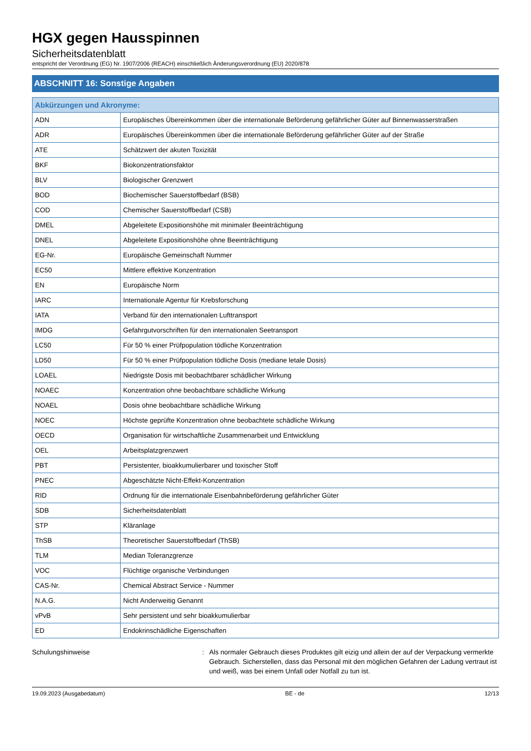HGX gegen Hausspinnen
Sicherheitsdatenblatt
entspricht der Verordnung (EG) Nr. 1907/2006 (REACH) einschließlich Änderungsverordnung (EU) 2020/878
ABSCHNITT 16: Sonstige Angaben
| Abkürzungen und Akronyme: | |
| ADN | Europäisches Übereinkommen über die internationale Beförderung gefährlicher Güter auf Binnenwasserstraßen |
| ADR | Europäisches Übereinkommen über die internationale Beförderung gefährlicher Güter auf der Straße |
| ATE | Schätzwert der akuten Toxizität |
| BKF | Biokonzentrationsfaktor |
| BLV | Biologischer Grenzwert |
| BOD | Biochemischer Sauerstoffbedarf (BSB) |
| COD | Chemischer Sauerstoffbedarf (CSB) |
| DMEL | Abgeleitete Expositionshöhe mit minimaler Beeinträchtigung |
| DNEL | Abgeleitete Expositionshöhe ohne Beeinträchtigung |
| EG-Nr. | Europäische Gemeinschaft Nummer |
| EC50 | Mittlere effektive Konzentration |
| EN | Europäische Norm |
| IARC | Internationale Agentur für Krebsforschung |
| IATA | Verband für den internationalen Lufttransport |
| IMDG | Gefahrgutvorschriften für den internationalen Seetransport |
| LC50 | Für 50 % einer Prüfpopulation tödliche Konzentration |
| LD50 | Für 50 % einer Prüfpopulation tödliche Dosis (mediane letale Dosis) |
| LOAEL | Niedrigste Dosis mit beobachtbarer schädlicher Wirkung |
| NOAEC | Konzentration ohne beobachtbare schädliche Wirkung |
| NOAEL | Dosis ohne beobachtbare schädliche Wirkung |
| NOEC | Höchste geprüfte Konzentration ohne beobachtete schädliche Wirkung |
| OECD | Organisation für wirtschaftliche Zusammenarbeit und Entwicklung |
| OEL | Arbeitsplatzgrenzwert |
| PBT | Persistenter, bioakkumulierbarer und toxischer Stoff |
| PNEC | Abgeschätzte Nicht-Effekt-Konzentration |
| RID | Ordnung für die internationale Eisenbahnbeförderung gefährlicher Güter |
| SDB | Sicherheitsdatenblatt |
| STP | Kläranlage |
| ThSB | Theoretischer Sauerstoffbedarf (ThSB) |
| TLM | Median Toleranzgrenze |
| VOC | Flüchtige organische Verbindungen |
| CAS-Nr. | Chemical Abstract Service - Nummer |
| N.A.G. | Nicht Anderweitig Genannt |
| vPvB | Sehr persistent und sehr bioakkumulierbar |
| ED | Endokrinschädliche Eigenschaften |
Schulungshinweise : Als normaler Gebrauch dieses Produktes gilt eizig und allein der auf der Verpackung vermerkte Gebrauch. Sicherstellen, dass das Personal mit den möglichen Gefahren der Ladung vertraut ist und weiß, was bei einem Unfall oder Notfall zu tun ist.
19.09.2023 (Ausgabedatum) BE - de 12/13